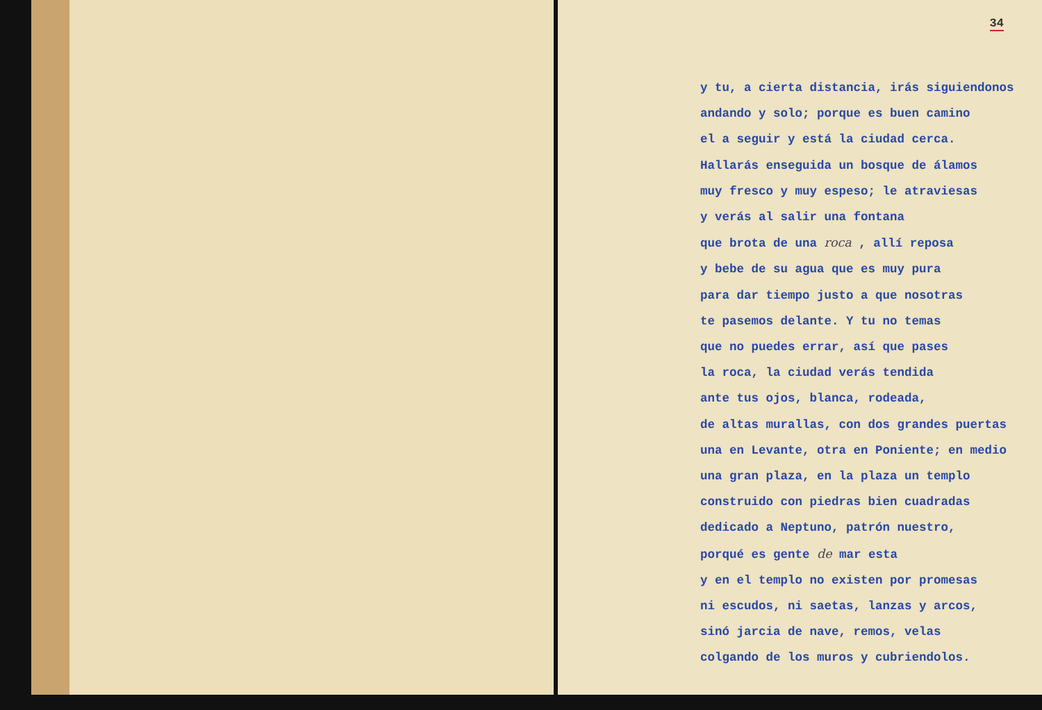34
y tu, a cierta distancia, irás siguiendonos andando y solo; porque es buen camino el a seguir y está la ciudad cerca. Hallarás enseguida un bosque de álamos muy fresco y muy espeso; le atraviesas y verás al salir una fontana que brota de una roca , allí reposa y bebe de su agua que es muy pura para dar tiempo justo a que nosotras te pasemos delante. Y tu no temas que no puedes errar, así que pases la roca, la ciudad verás tendida ante tus ojos, blanca, rodeada, de altas murallas, con dos grandes puertas una en Levante, otra en Poniente; en medio una gran plaza, en la plaza un templo construido con piedras bien cuadradas dedicado a Neptuno, patrón nuestro, porqué es gente de mar esta y en el templo no existen por promesas ni escudos, ni saetas, lanzas y arcos, sinó jarcia de nave, remos, velas colgando de los muros y cubriendolos.